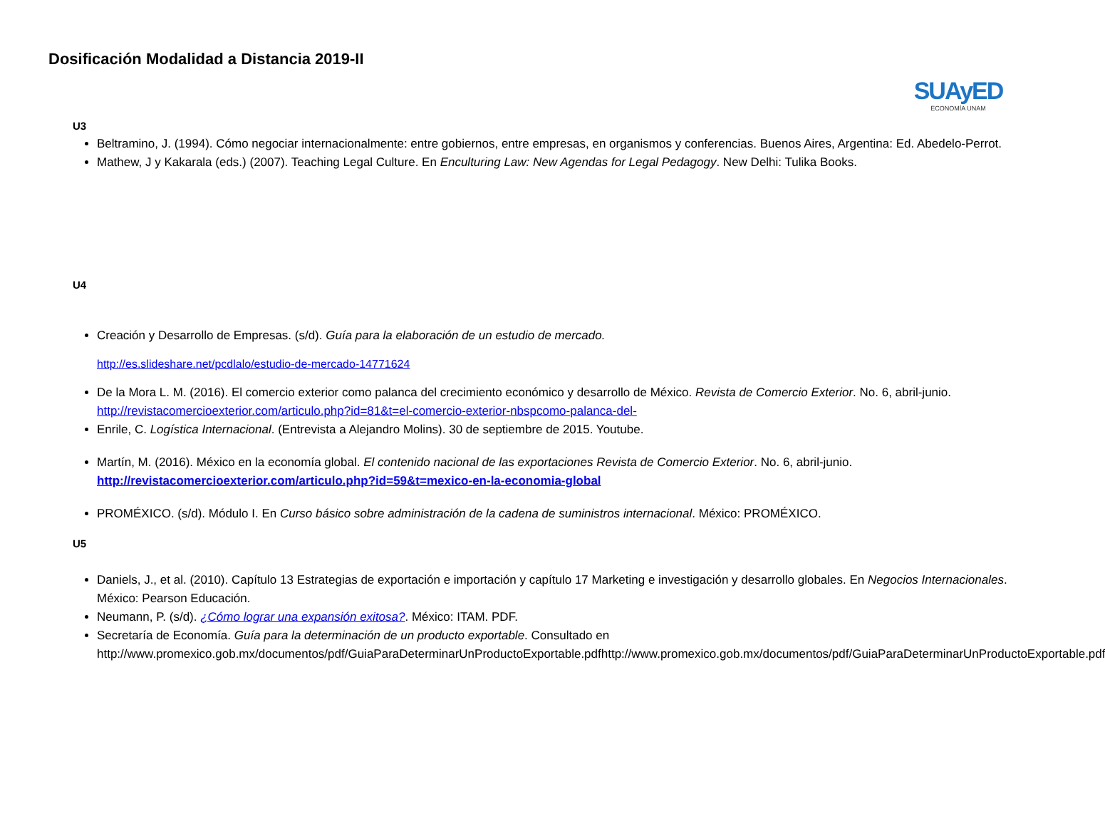Dosificación Modalidad a Distancia 2019-II
SUAyED
ECONOMÍA UNAM
U3
Beltramino, J. (1994). Cómo negociar internacionalmente: entre gobiernos, entre empresas, en organismos y conferencias. Buenos Aires, Argentina: Ed. Abedelo-Perrot.
Mathew, J y Kakarala (eds.) (2007). Teaching Legal Culture. En Enculturing Law: New Agendas for Legal Pedagogy. New Delhi: Tulika Books.
U4
Creación y Desarrollo de Empresas. (s/d). Guía para la elaboración de un estudio de mercado.
http://es.slideshare.net/pcdlalo/estudio-de-mercado-14771624
De la Mora L. M. (2016). El comercio exterior como palanca del crecimiento económico y desarrollo de México. Revista de Comercio Exterior. No. 6, abril-junio. http://revistacomercioexterior.com/articulo.php?id=81&t=el-comercio-exterior-nbspcomo-palanca-del-
Enrile, C. Logística Internacional. (Entrevista a Alejandro Molins). 30 de septiembre de 2015. Youtube.
Martín, M. (2016). México en la economía global. El contenido nacional de las exportaciones Revista de Comercio Exterior. No. 6, abril-junio. http://revistacomercioexterior.com/articulo.php?id=59&t=mexico-en-la-economia-global
PROMÉXICO. (s/d). Módulo I. En Curso básico sobre administración de la cadena de suministros internacional. México: PROMÉXICO.
U5
Daniels, J., et al. (2010). Capítulo 13 Estrategias de exportación e importación y capítulo 17 Marketing e investigación y desarrollo globales. En Negocios Internacionales. México: Pearson Educación.
Neumann, P. (s/d). ¿Cómo lograr una expansión exitosa?. México: ITAM. PDF.
Secretaría de Economía. Guía para la determinación de un producto exportable. Consultado en http://www.promexico.gob.mx/documentos/pdf/GuiaParaDeterminarUnProductoExportable.pdfhttp://www.promexico.gob.mx/documentos/pdf/GuiaParaDeterminarUnProductoExportable.pdf